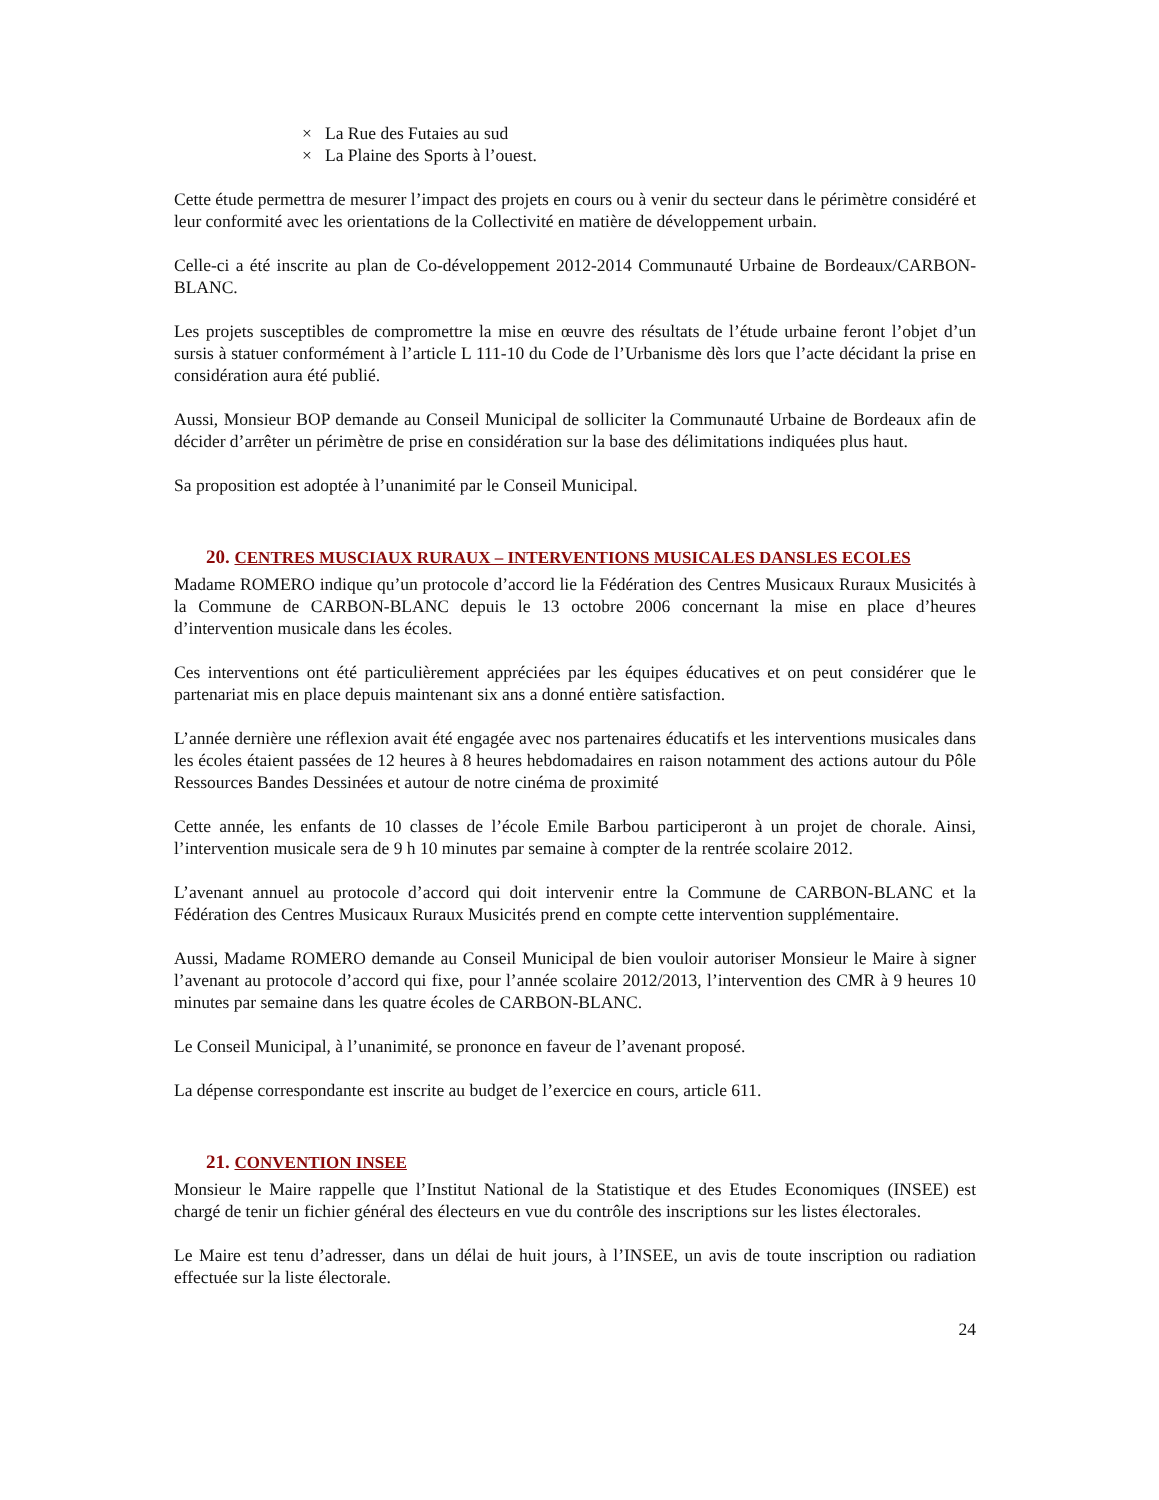× La Rue des Futaies au sud
× La Plaine des Sports à l’ouest.
Cette étude permettra de mesurer l’impact des projets en cours ou à venir du secteur dans le périmètre considéré et leur conformité avec les orientations de la Collectivité en matière de développement urbain.
Celle-ci a été inscrite au plan de Co-développement 2012-2014 Communauté Urbaine de Bordeaux/CARBON-BLANC.
Les projets susceptibles de compromettre la mise en œuvre des résultats de l’étude urbaine feront l’objet d’un sursis à statuer conformément à l’article L 111-10 du Code de l’Urbanisme dès lors que l’acte décidant la prise en considération aura été publié.
Aussi, Monsieur BOP demande au Conseil Municipal de solliciter la Communauté Urbaine de Bordeaux afin de décider d’arrêter un périmètre de prise en considération sur la base des délimitations indiquées plus haut.
Sa proposition est adoptée à l’unanimité par le Conseil Municipal.
20. CENTRES MUSCIAUX RURAUX – INTERVENTIONS MUSICALES DANSLES ECOLES
Madame ROMERO indique qu’un protocole d’accord lie la Fédération des Centres Musicaux Ruraux Musicités à la Commune de CARBON-BLANC depuis le 13 octobre 2006 concernant la mise en place d’heures d’intervention musicale dans les écoles.
Ces interventions ont été particulièrement appréciées par les équipes éducatives et on peut considérer que le partenariat mis en place depuis maintenant six ans a donné entière satisfaction.
L’année dernière une réflexion avait été engagée avec nos partenaires éducatifs et les interventions musicales dans les écoles étaient passées de 12 heures à 8 heures hebdomadaires en raison notamment des actions autour du Pôle Ressources Bandes Dessinées et autour de notre cinéma de proximité
Cette année, les enfants de 10 classes de l’école Emile Barbou participeront à un projet de chorale. Ainsi, l’intervention musicale sera de 9 h 10 minutes par semaine à compter de la rentrée scolaire 2012.
L’avenant annuel au protocole d’accord qui doit intervenir entre la Commune de CARBON-BLANC et la Fédération des Centres Musicaux Ruraux Musicités prend en compte cette intervention supplémentaire.
Aussi, Madame ROMERO demande au Conseil Municipal de bien vouloir autoriser Monsieur le Maire à signer l’avenant au protocole d’accord qui fixe, pour l’année scolaire 2012/2013, l’intervention des CMR à 9 heures 10 minutes par semaine dans les quatre écoles de CARBON-BLANC.
Le Conseil Municipal, à l’unanimité, se prononce en faveur de l’avenant proposé.
La dépense correspondante est inscrite au budget de l’exercice en cours, article 611.
21. CONVENTION INSEE
Monsieur le Maire rappelle que l’Institut National de la Statistique et des Etudes Economiques (INSEE) est chargé de tenir un fichier général des électeurs en vue du contrôle des inscriptions sur les listes électorales.
Le Maire est tenu d’adresser, dans un délai de huit jours, à l’INSEE, un avis de toute inscription ou radiation effectuée sur la liste électorale.
24